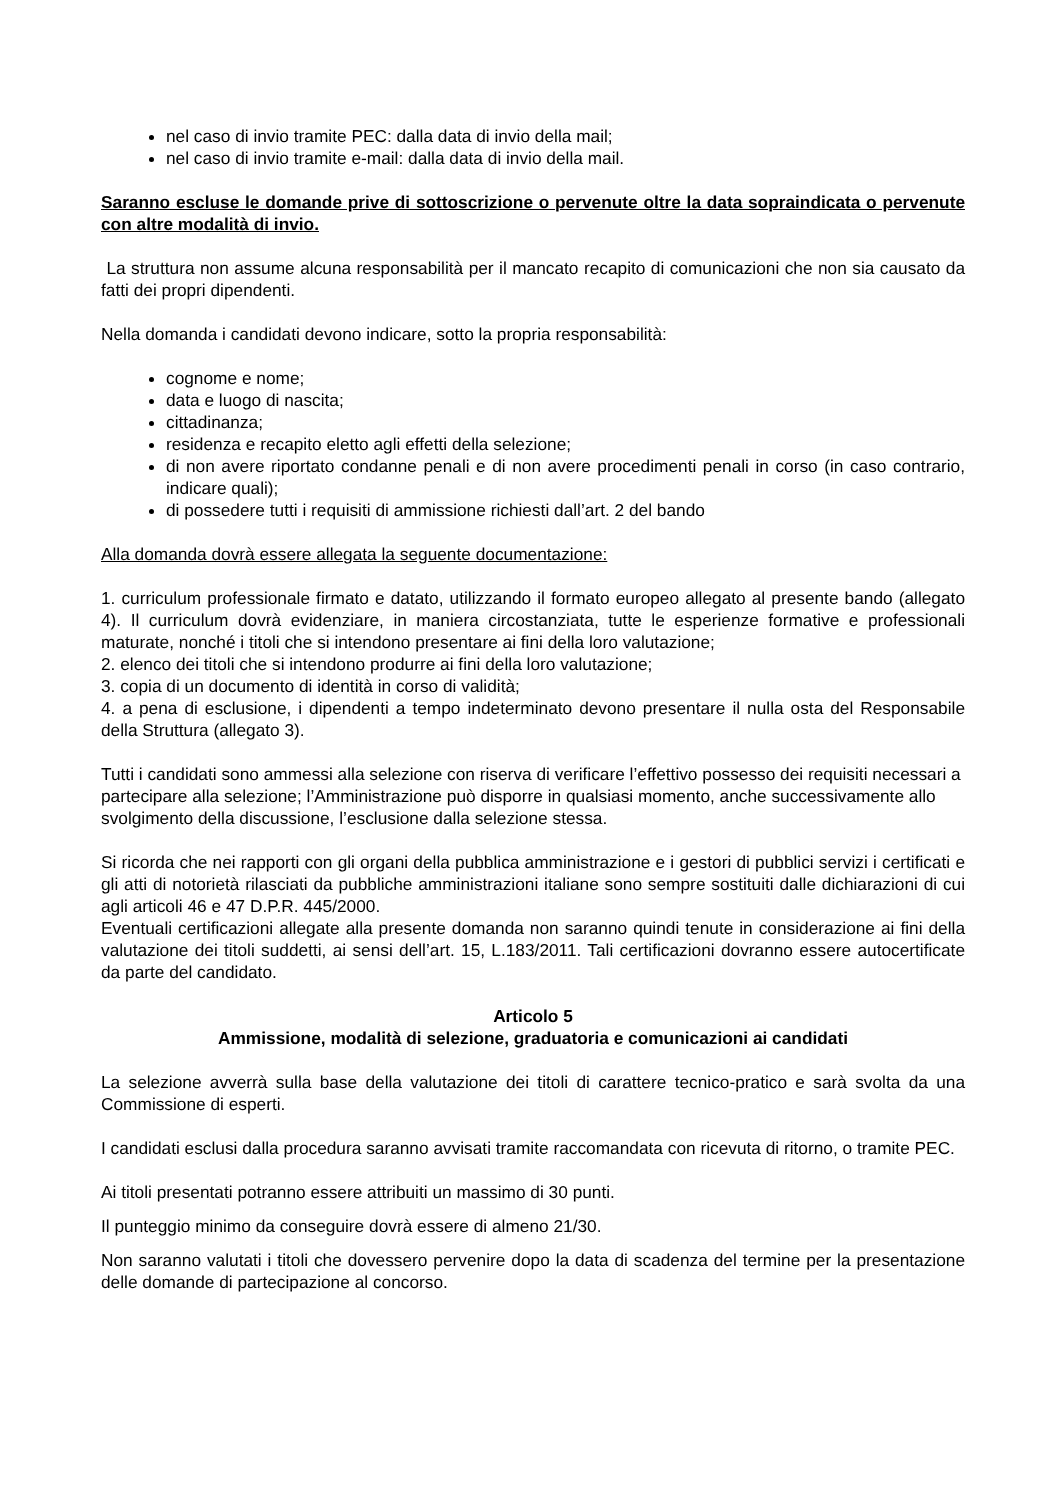nel caso di invio tramite PEC: dalla data di invio della mail;
nel caso di invio tramite e-mail: dalla data di invio della mail.
Saranno escluse le domande prive di sottoscrizione o pervenute oltre la data sopraindicata o pervenute con altre modalità di invio.
La struttura non assume alcuna responsabilità per il mancato recapito di comunicazioni che non sia causato da fatti dei propri dipendenti.
Nella domanda i candidati devono indicare, sotto la propria responsabilità:
cognome e nome;
data e luogo di nascita;
cittadinanza;
residenza e recapito eletto agli effetti della selezione;
di non avere riportato condanne penali e di non avere procedimenti penali in corso (in caso contrario, indicare quali);
di possedere tutti i requisiti di ammissione richiesti dall’art. 2 del bando
Alla domanda dovrà essere allegata la seguente documentazione:
1. curriculum professionale firmato e datato, utilizzando il formato europeo allegato al presente bando (allegato 4). Il curriculum dovrà evidenziare, in maniera circostanziata, tutte le esperienze formative e professionali maturate, nonché i titoli che si intendono presentare ai fini della loro valutazione;
2. elenco dei titoli che si intendono produrre ai fini della loro valutazione;
3. copia di un documento di identità in corso di validità;
4. a pena di esclusione, i dipendenti a tempo indeterminato devono presentare il nulla osta del Responsabile della Struttura (allegato 3).
Tutti i candidati sono ammessi alla selezione con riserva di verificare l’effettivo possesso dei requisiti necessari a partecipare alla selezione; l’Amministrazione può disporre in qualsiasi momento, anche successivamente allo svolgimento della discussione, l’esclusione dalla selezione stessa.
Si ricorda che nei rapporti con gli organi della pubblica amministrazione e i gestori di pubblici servizi i certificati e gli atti di notorietà rilasciati da pubbliche amministrazioni italiane sono sempre sostituiti dalle dichiarazioni di cui agli articoli 46 e 47 D.P.R. 445/2000.
Eventuali certificazioni allegate alla presente domanda non saranno quindi tenute in considerazione ai fini della valutazione dei titoli suddetti, ai sensi dell’art. 15, L.183/2011. Tali certificazioni dovranno essere autocertificate da parte del candidato.
Articolo 5
Ammissione, modalità di selezione, graduatoria e comunicazioni ai candidati
La selezione avverrà sulla base della valutazione dei titoli di carattere tecnico-pratico e sarà svolta da una Commissione di esperti.
I candidati esclusi dalla procedura saranno avvisati tramite raccomandata con ricevuta di ritorno, o tramite PEC.
Ai titoli presentati potranno essere attribuiti un massimo di 30 punti.
Il punteggio minimo da conseguire dovrà essere di almeno 21/30.
Non saranno valutati i titoli che dovessero pervenire dopo la data di scadenza del termine per la presentazione delle domande di partecipazione al concorso.